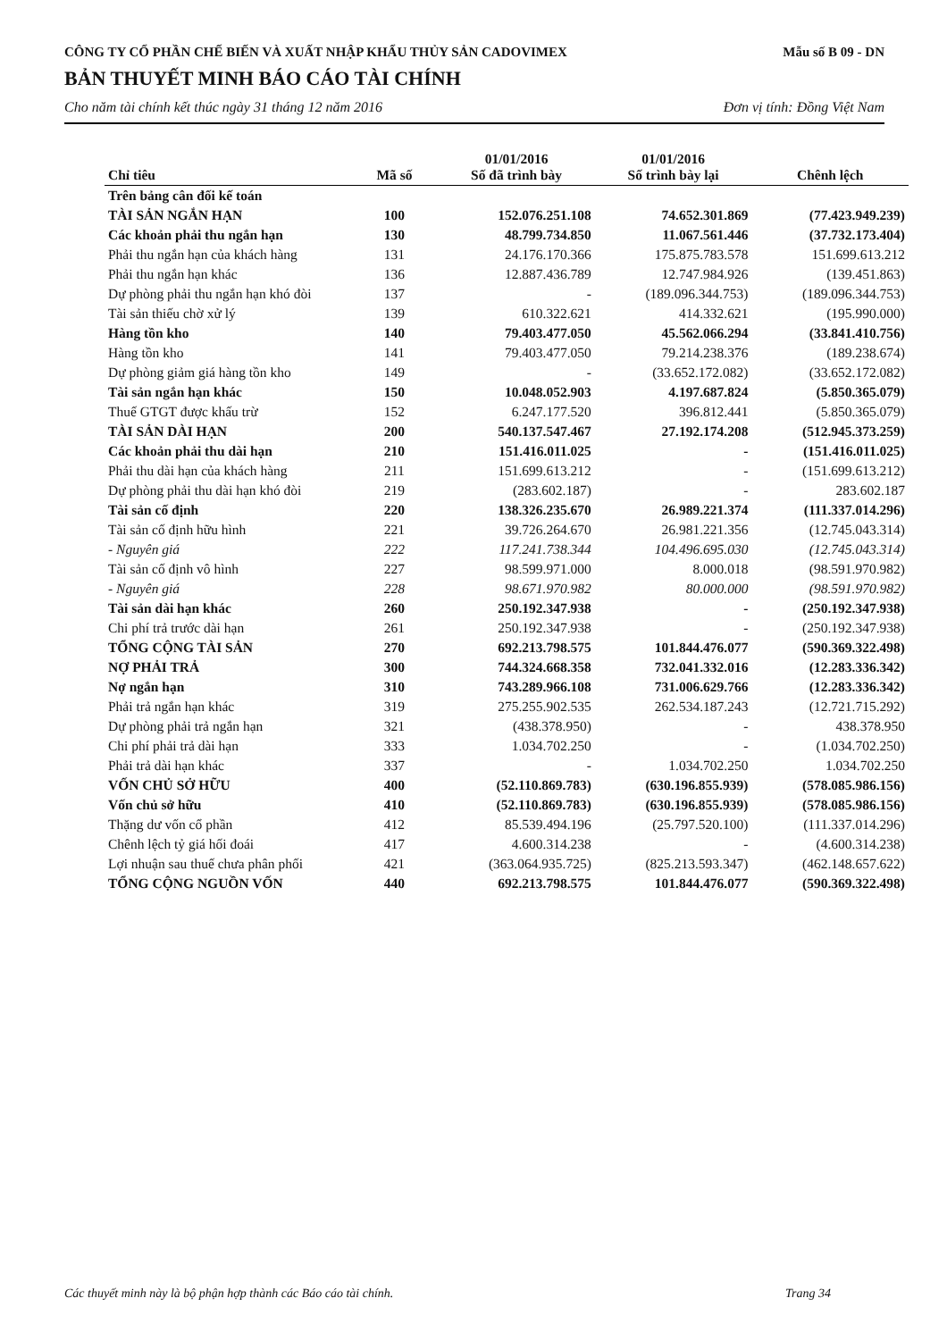CÔNG TY CỔ PHẦN CHẾ BIẾN VÀ XUẤT NHẬP KHẨU THỦY SẢN CADOVIMEX
Mẫu số B 09 - DN
BẢN THUYẾT MINH BÁO CÁO TÀI CHÍNH
Cho năm tài chính kết thúc ngày 31 tháng 12 năm 2016 Đơn vị tính: Đồng Việt Nam
| Chỉ tiêu | Mã số | 01/01/2016 Số đã trình bày | 01/01/2016 Số trình bày lại | Chênh lệch |
| --- | --- | --- | --- | --- |
| Trên bảng cân đối kế toán | | | | |
| TÀI SẢN NGẮN HẠN | 100 | 152.076.251.108 | 74.652.301.869 | (77.423.949.239) |
| Các khoản phải thu ngắn hạn | 130 | 48.799.734.850 | 11.067.561.446 | (37.732.173.404) |
| Phải thu ngắn hạn của khách hàng | 131 | 24.176.170.366 | 175.875.783.578 | 151.699.613.212 |
| Phải thu ngắn hạn khác | 136 | 12.887.436.789 | 12.747.984.926 | (139.451.863) |
| Dự phòng phải thu ngắn hạn khó đòi | 137 | - | (189.096.344.753) | (189.096.344.753) |
| Tài sản thiếu chờ xử lý | 139 | 610.322.621 | 414.332.621 | (195.990.000) |
| Hàng tồn kho | 140 | 79.403.477.050 | 45.562.066.294 | (33.841.410.756) |
| Hàng tồn kho | 141 | 79.403.477.050 | 79.214.238.376 | (189.238.674) |
| Dự phòng giảm giá hàng tồn kho | 149 | - | (33.652.172.082) | (33.652.172.082) |
| Tài sản ngắn hạn khác | 150 | 10.048.052.903 | 4.197.687.824 | (5.850.365.079) |
| Thuế GTGT được khấu trừ | 152 | 6.247.177.520 | 396.812.441 | (5.850.365.079) |
| TÀI SẢN DÀI HẠN | 200 | 540.137.547.467 | 27.192.174.208 | (512.945.373.259) |
| Các khoản phải thu dài hạn | 210 | 151.416.011.025 | - | (151.416.011.025) |
| Phải thu dài hạn của khách hàng | 211 | 151.699.613.212 | - | (151.699.613.212) |
| Dự phòng phải thu dài hạn khó đòi | 219 | (283.602.187) | - | 283.602.187 |
| Tài sản cố định | 220 | 138.326.235.670 | 26.989.221.374 | (111.337.014.296) |
| Tài sản cố định hữu hình | 221 | 39.726.264.670 | 26.981.221.356 | (12.745.043.314) |
| - Nguyên giá | 222 | 117.241.738.344 | 104.496.695.030 | (12.745.043.314) |
| Tài sản cố định vô hình | 227 | 98.599.971.000 | 8.000.018 | (98.591.970.982) |
| - Nguyên giá | 228 | 98.671.970.982 | 80.000.000 | (98.591.970.982) |
| Tài sản dài hạn khác | 260 | 250.192.347.938 | - | (250.192.347.938) |
| Chi phí trả trước dài hạn | 261 | 250.192.347.938 | - | (250.192.347.938) |
| TỔNG CỘNG TÀI SẢN | 270 | 692.213.798.575 | 101.844.476.077 | (590.369.322.498) |
| NỢ PHẢI TRẢ | 300 | 744.324.668.358 | 732.041.332.016 | (12.283.336.342) |
| Nợ ngắn hạn | 310 | 743.289.966.108 | 731.006.629.766 | (12.283.336.342) |
| Phải trả ngắn hạn khác | 319 | 275.255.902.535 | 262.534.187.243 | (12.721.715.292) |
| Dự phòng phải trả ngắn hạn | 321 | (438.378.950) | - | 438.378.950 |
| Chi phí phải trả dài hạn | 333 | 1.034.702.250 | - | (1.034.702.250) |
| Phải trả dài hạn khác | 337 | - | 1.034.702.250 | 1.034.702.250 |
| VỐN CHỦ SỞ HỮU | 400 | (52.110.869.783) | (630.196.855.939) | (578.085.986.156) |
| Vốn chủ sở hữu | 410 | (52.110.869.783) | (630.196.855.939) | (578.085.986.156) |
| Thặng dư vốn cổ phần | 412 | 85.539.494.196 | (25.797.520.100) | (111.337.014.296) |
| Chênh lệch tỷ giá hối đoái | 417 | 4.600.314.238 | - | (4.600.314.238) |
| Lợi nhuận sau thuế chưa phân phối | 421 | (363.064.935.725) | (825.213.593.347) | (462.148.657.622) |
| TỔNG CỘNG NGUỒN VỐN | 440 | 692.213.798.575 | 101.844.476.077 | (590.369.322.498) |
Các thuyết minh này là bộ phận hợp thành các Báo cáo tài chính. Trang 34